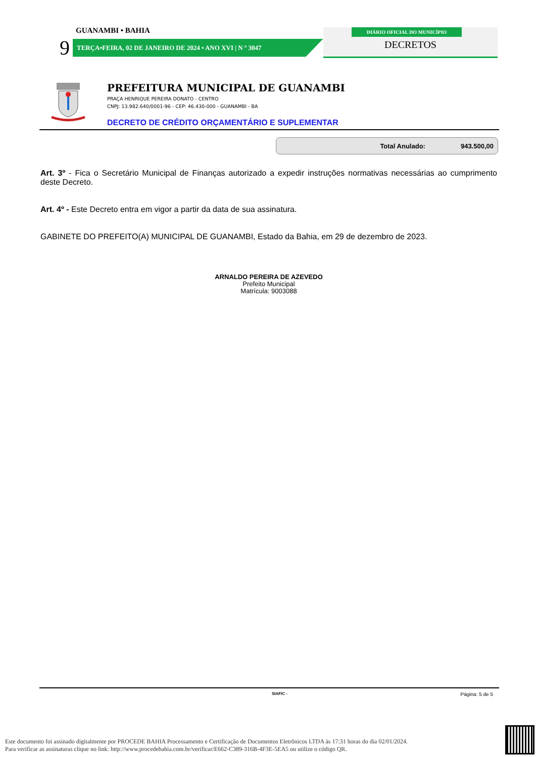GUANAMBI • BAHIA
9
TERÇA•FEIRA, 02 DE JANEIRO DE 2024 • ANO XVI | N º 3047
DIÁRIO OFICIAL DO MUNICÍPIO
DECRETOS
PREFEITURA MUNICIPAL DE GUANAMBI
PRAÇA HENRIQUE PEREIRA DONATO - CENTRO
CNPJ: 13.982.640/0001-96 - CEP: 46.430-000 - GUANAMBI - BA
DECRETO DE CRÉDITO ORÇAMENTÁRIO E SUPLEMENTAR
Total Anulado: 943.500,00
Art. 3º - Fica o Secretário Municipal de Finanças autorizado a expedir instruções normativas necessárias ao cumprimento deste Decreto.
Art. 4º - Este Decreto entra em vigor a partir da data de sua assinatura.
GABINETE DO PREFEITO(A) MUNICIPAL DE GUANAMBI, Estado da Bahia, em 29 de dezembro de 2023.
ARNALDO PEREIRA DE AZEVEDO
Prefeito Municipal
Matrícula: 9003088
SIAFIC - Página: 5 de 5
Este documento foi assinado digitalmente por PROCEDE BAHIA Processamento e Certificação de Documentos Eletrônicos LTDA às 17:31 horas do dia 02/01/2024.
Para verificar as assinaturas clique no link: http://www.procedebahia.com.br/verificar/E662-C389-316B-4F3E-5EA5 ou utilize o código QR.